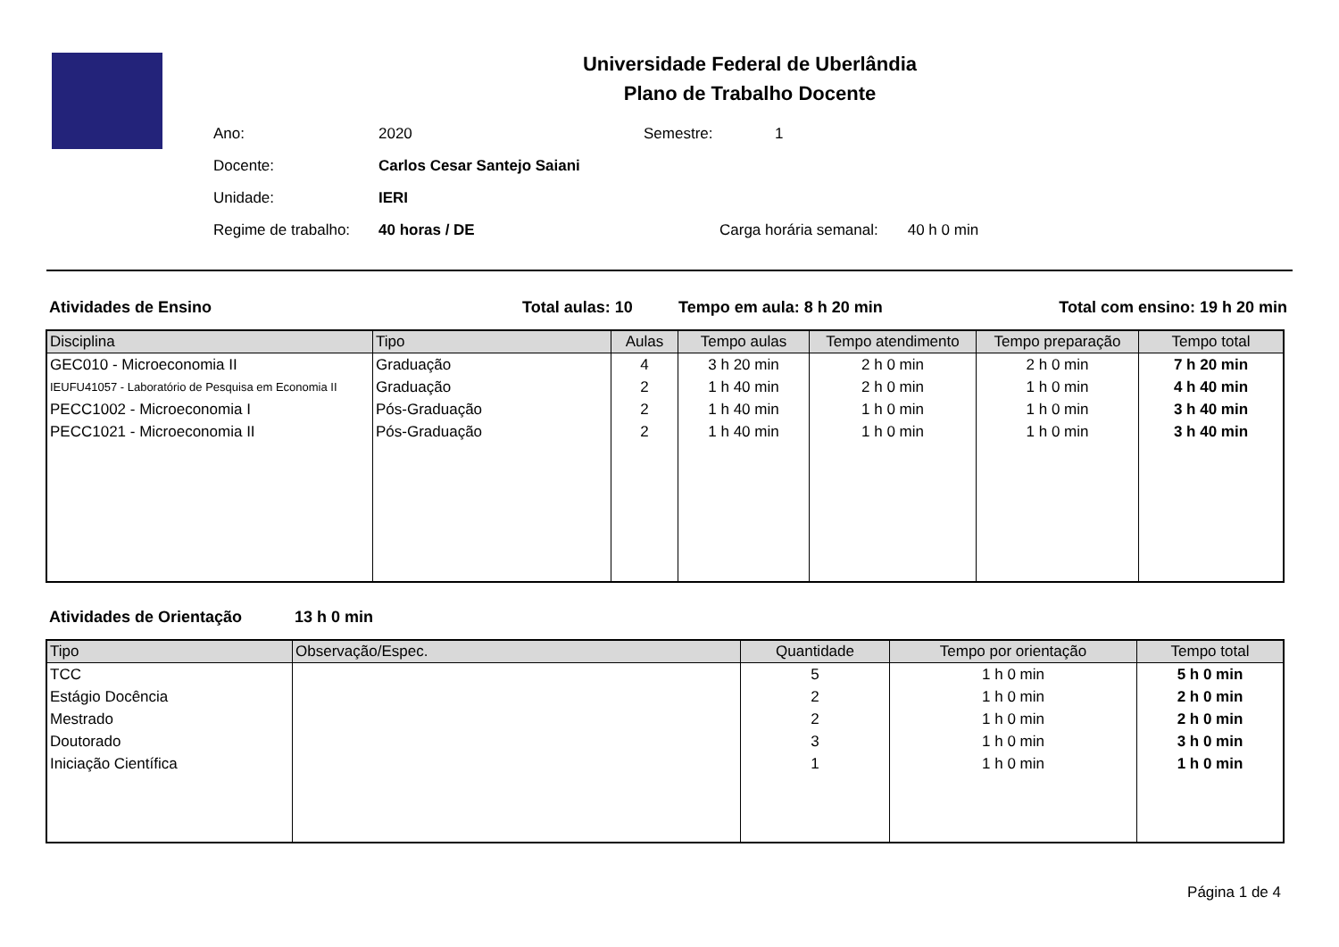Universidade Federal de Uberlândia
Plano de Trabalho Docente
| Ano: | 2020 | Semestre: | 1 |
| Docente: | Carlos Cesar Santejo Saiani | | |
| Unidade: | IERI | | |
| Regime de trabalho: | 40 horas / DE | Carga horária semanal: 40 h 0 min | |
Atividades de Ensino Total aulas: 10 Tempo em aula: 8 h 20 min Total com ensino: 19 h 20 min
| Disciplina | Tipo | Aulas | Tempo aulas | Tempo atendimento | Tempo preparação | Tempo total |
| --- | --- | --- | --- | --- | --- | --- |
| GEC010 - Microeconomia II | Graduação | 4 | 3 h 20 min | 2 h 0 min | 2 h 0 min | 7 h 20 min |
| IEUFU41057 - Laboratório de Pesquisa em Economia II | Graduação | 2 | 1 h 40 min | 2 h 0 min | 1 h 0 min | 4 h 40 min |
| PECC1002 - Microeconomia I | Pós-Graduação | 2 | 1 h 40 min | 1 h 0 min | 1 h 0 min | 3 h 40 min |
| PECC1021 - Microeconomia II | Pós-Graduação | 2 | 1 h 40 min | 1 h 0 min | 1 h 0 min | 3 h 40 min |
Atividades de Orientação 13 h 0 min
| Tipo | Observação/Espec. | Quantidade | Tempo por orientação | Tempo total |
| --- | --- | --- | --- | --- |
| TCC | | 5 | 1 h 0 min | 5 h 0 min |
| Estágio Docência | | 2 | 1 h 0 min | 2 h 0 min |
| Mestrado | | 2 | 1 h 0 min | 2 h 0 min |
| Doutorado | | 3 | 1 h 0 min | 3 h 0 min |
| Iniciação Científica | | 1 | 1 h 0 min | 1 h 0 min |
Página 1 de 4